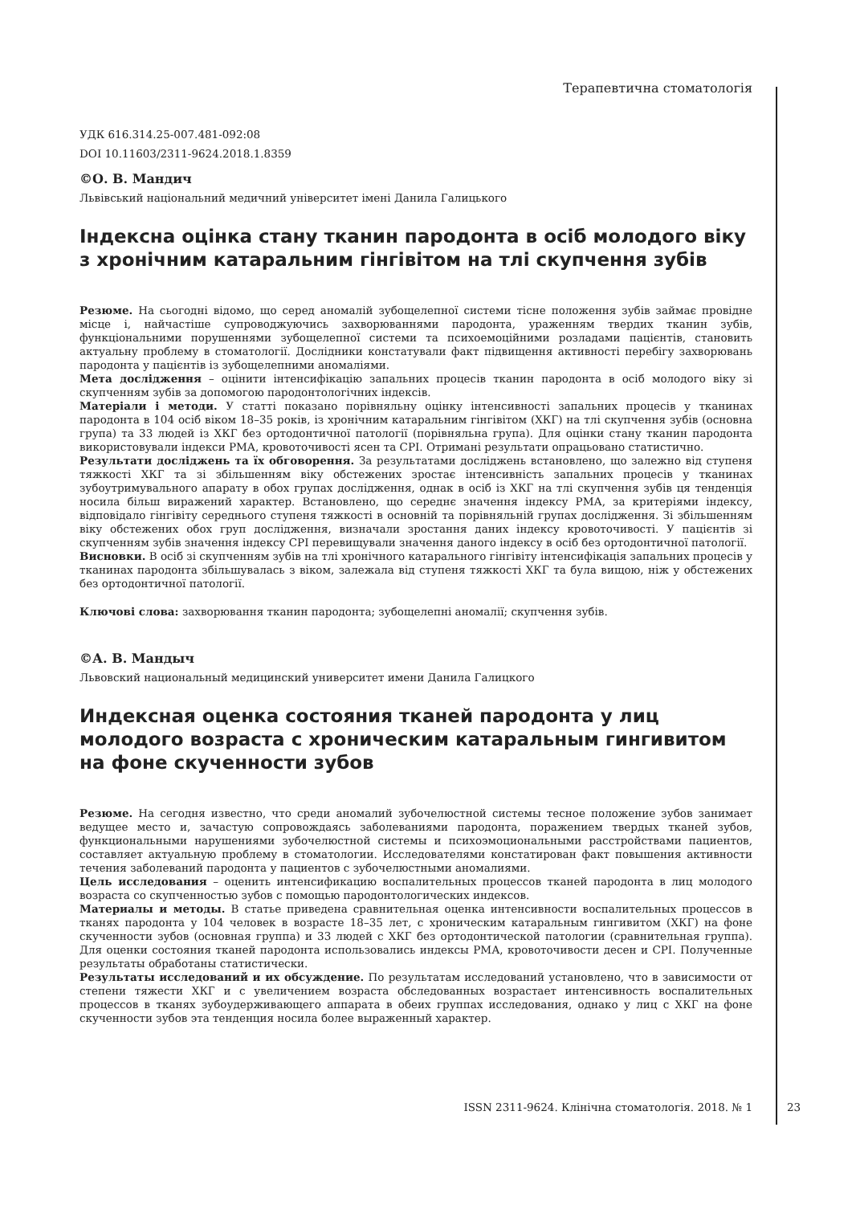Терапевтична стоматологія
УДК 616.314.25-007.481-092:08
DOI 10.11603/2311-9624.2018.1.8359
©О. В. Мандич
Львівський національний медичний університет імені Данила Галицького
Індексна оцінка стану тканин пародонта в осіб молодого віку з хронічним катаральним гінгівітом на тлі скупчення зубів
Резюме. На сьогодні відомо, що серед аномалій зубощелепної системи тісне положення зубів займає провідне місце і, найчастіше супроводжуючись захворюваннями пародонта, ураженням твердих тканин зубів, функціональними порушеннями зубощелепної системи та психоемоційними розладами пацієнтів, становить актуальну проблему в стоматології. Дослідники констатували факт підвищення активності перебігу захворювань пародонта у пацієнтів із зубощелепними аномаліями.
Мета дослідження – оцінити інтенсифікацію запальних процесів тканин пародонта в осіб молодого віку зі скупченням зубів за допомогою пародонтологічних індексів.
Матеріали і методи. У статті показано порівняльну оцінку інтенсивності запальних процесів у тканинах пародонта в 104 осіб віком 18–35 років, із хронічним катаральним гінгівітом (ХКГ) на тлі скупчення зубів (основна група) та 33 людей із ХКГ без ортодонтичної патології (порівняльна група). Для оцінки стану тканин пародонта використовували індекси РМА, кровоточивості ясен та CPI. Отримані результати опрацьовано статистично.
Результати досліджень та їх обговорення. За результатами досліджень встановлено, що залежно від ступеня тяжкості ХКГ та зі збільшенням віку обстежених зростає інтенсивність запальних процесів у тканинах зубоутримувального апарату в обох групах дослідження, однак в осіб із ХКГ на тлі скупчення зубів ця тенденція носила більш виражений характер. Встановлено, що середнє значення індексу РМА, за критеріями індексу, відповідало гінгівіту середнього ступеня тяжкості в основній та порівняльній групах дослідження. Зі збільшенням віку обстежених обох груп дослідження, визначали зростання даних індексу кровоточивості. У пацієнтів зі скупченням зубів значення індексу CPI перевищували значення даного індексу в осіб без ортодонтичної патології.
Висновки. В осіб зі скупченням зубів на тлі хронічного катарального гінгівіту інтенсифікація запальних процесів у тканинах пародонта збільшувалась з віком, залежала від ступеня тяжкості ХКГ та була вищою, ніж у обстежених без ортодонтичної патології.
Ключові слова: захворювання тканин пародонта; зубощелепні аномалії; скупчення зубів.
©А. В. Мандыч
Львовский национальный медицинский университет имени Данила Галицкого
Индексная оценка состояния тканей пародонта у лиц молодого возраста с хроническим катаральным гингивитом на фоне скученности зубов
Резюме. На сегодня известно, что среди аномалий зубочелюстной системы тесное положение зубов занимает ведущее место и, зачастую сопровождаясь заболеваниями пародонта, поражением твердых тканей зубов, функциональными нарушениями зубочелюстной системы и психоэмоциональными расстройствами пациентов, составляет актуальную проблему в стоматологии. Исследователями констатирован факт повышения активности течения заболеваний пародонта у пациентов с зубочелюстными аномалиями.
Цель исследования – оценить интенсификацию воспалительных процессов тканей пародонта в лиц молодого возраста со скупченностью зубов с помощью пародонтологических индексов.
Материалы и методы. В статье приведена сравнительная оценка интенсивности воспалительных процессов в тканях пародонта у 104 человек в возрасте 18–35 лет, с хроническим катаральным гингивитом (ХКГ) на фоне скученности зубов (основная группа) и 33 людей с ХКГ без ортодонтической патологии (сравнительная группа). Для оценки состояния тканей пародонта использовались индексы РМА, кровоточивости десен и CPI. Полученные результаты обработаны статистически.
Результаты исследований и их обсуждение. По результатам исследований установлено, что в зависимости от степени тяжести ХКГ и с увеличением возраста обследованных возрастает интенсивность воспалительных процессов в тканях зубоудерживающего аппарата в обеих группах исследования, однако у лиц с ХКГ на фоне скученности зубов эта тенденция носила более выраженный характер.
ISSN 2311-9624. Клінічна стоматологія. 2018. № 1 23